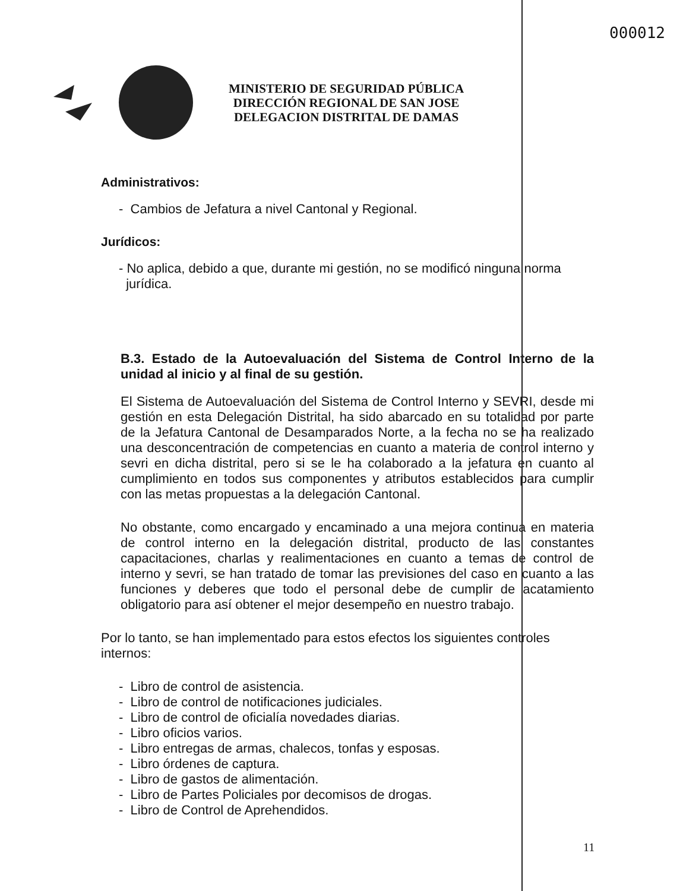000012
MINISTERIO DE SEGURIDAD PÚBLICA
DIRECCIÓN REGIONAL DE SAN JOSE
DELEGACION DISTRITAL DE DAMAS
Administrativos:
- Cambios de Jefatura a nivel Cantonal y Regional.
Jurídicos:
- No aplica, debido a que, durante mi gestión, no se modificó ninguna norma
jurídica.
B.3. Estado de la Autoevaluación del Sistema de Control Interno de la unidad al inicio y al final de su gestión.
El Sistema de Autoevaluación del Sistema de Control Interno y SEVRI, desde mi gestión en esta Delegación Distrital, ha sido abarcado en su totalidad por parte de la Jefatura Cantonal de Desamparados Norte, a la fecha no se ha realizado una desconcentración de competencias en cuanto a materia de control interno y sevri en dicha distrital, pero si se le ha colaborado a la jefatura en cuanto al cumplimiento en todos sus componentes y atributos establecidos para cumplir con las metas propuestas a la delegación Cantonal.
No obstante, como encargado y encaminado a una mejora continua en materia de control interno en la delegación distrital, producto de las constantes capacitaciones, charlas y realimentaciones en cuanto a temas de control de interno y sevri, se han tratado de tomar las previsiones del caso en cuanto a las funciones y deberes que todo el personal debe de cumplir de acatamiento obligatorio para así obtener el mejor desempeño en nuestro trabajo.
Por lo tanto, se han implementado para estos efectos los siguientes controles internos:
- Libro de control de asistencia.
- Libro de control de notificaciones judiciales.
- Libro de control de oficialía novedades diarias.
- Libro oficios varios.
- Libro entregas de armas, chalecos, tonfas y esposas.
- Libro órdenes de captura.
- Libro de gastos de alimentación.
- Libro de Partes Policiales por decomisos de drogas.
- Libro de Control de Aprehendidos.
11